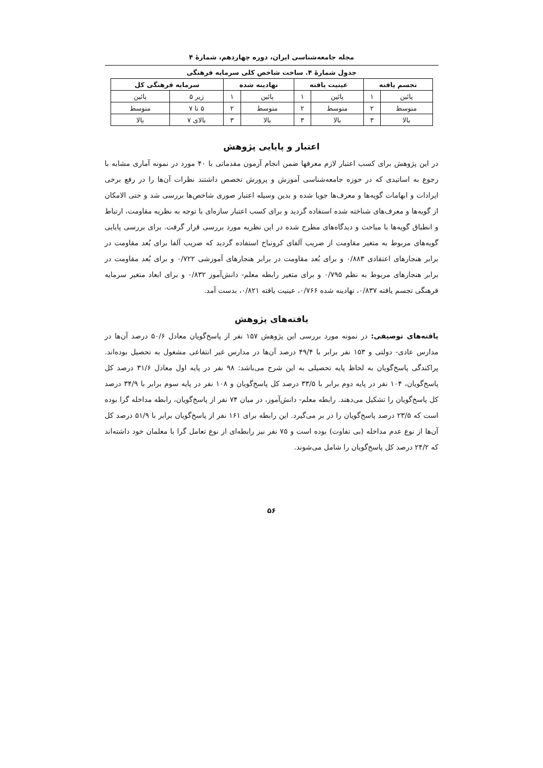مجله جامعه‌شناسی ایران، دوره چهاردهم، شمارۀ ۴
جدول شمارۀ ۴. ساخت شاخص کلی سرمایه فرهنگی
| تجسم یافته | | عینیت یافته | | نهادینه شده | | سرمایه فرهنگی کل | |
| --- | --- | --- | --- | --- | --- | --- | --- |
| پائین | ۱ | پائین | ۱ | پائین | ۱ | زیر ۵ | پائین |
| متوسط | ۲ | متوسط | ۲ | متوسط | ۲ | ۵ تا ۷ | متوسط |
| بالا | ۳ | بالا | ۳ | بالا | ۳ | بالای ۷ | بالا |
اعتبار و پایایی پژوهش
در این پژوهش برای کسب اعتبار لازم معرفها ضمن انجام آزمون مقدماتی با ۴۰ مورد در نمونه آماری مشابه با رجوع به اساتیدی که در حوزه جامعه‌شناسی آموزش و پرورش تخصص داشتند نظرات آن‌ها را در رفع برخی ایرادات و ابهامات گویه‌ها و معرف‌ها جویا شده و بدین وسیله اعتبار صوری شاخص‌ها بررسی شد و حتی الامکان از گویه‌ها و معرف‌های شناخته شده استفاده گردید و برای کسب اعتبار سازه‌ای با توجه به نظریه مقاومت، ارتباط و انطباق گویه‌ها با مباحث و دیدگاه‌های مطرح شده در این نظریه مورد بررسی قرار گرفت. برای بررسی پایایی گویه‌های مربوط به متغیر مقاومت از ضریب آلفای کرونباخ استفاده گردید که ضریب آلفا برای بُعد مقاومت در برابر هنجارهای اعتقادی ۰/۸۸۳ و برای بُعد مقاومت در برابر هنجارهای آموزشی ۰/۷۲۲ و برای بُعد مقاومت در برابر هنجارهای مربوط به نظم ۰/۷۹۵ و برای متغیر رابطه معلم- دانش‌آموز ۰/۸۳۲ و برای ابعاد متغیر سرمایه فرهنگی تجسم یافته ۰/۸۳۷، نهادینه شده ۰/۷۶۶، عینیت یافته ۰/۸۲۱، بدست آمد.
یافته‌های پژوهش
یافته‌های توصیفی: در نمونه مورد بررسی این پژوهش ۱۵۷ نفر از پاسخ‌گویان معادل ۵۰/۶ درصد آن‌ها در مدارس عادی- دولتی و ۱۵۳ نفر برابر با ۴۹/۴ درصد آن‌ها در مدارس غیر انتفاعی مشغول به تحصیل بوده‌اند. پراکندگی پاسخ‌گویان به لحاظ پایه تحصیلی به این شرح می‌باشد: ۹۸ نفر در پایه اول معادل ۳۱/۶ درصد کل پاسخ‌گویان، ۱۰۴ نفر در پایه دوم برابر با ۳۳/۵ درصد کل پاسخ‌گویان و ۱۰۸ نفر در پایه سوم برابر با ۳۴/۹ درصد کل پاسخ‌گویان را تشکیل می‌دهند. رابطه معلم- دانش‌آموز، در میان ۷۴ نفر از پاسخ‌گویان، رابطه مداخله گرا بوده است که ۲۳/۵ درصد پاسخ‌گویان را در بر می‌گیرد. این رابطه برای ۱۶۱ نفر از پاسخ‌گویان برابر با ۵۱/۹ درصد کل آن‌ها از نوع عدم مداخله (بی تفاوت) بوده است و ۷۵ نفر نیز رابطه‌ای از نوع تعامل گرا با معلمان خود داشته‌اند که ۲۴/۲ درصد کل پاسخ‌گویان را شامل می‌شوند.
۵۶